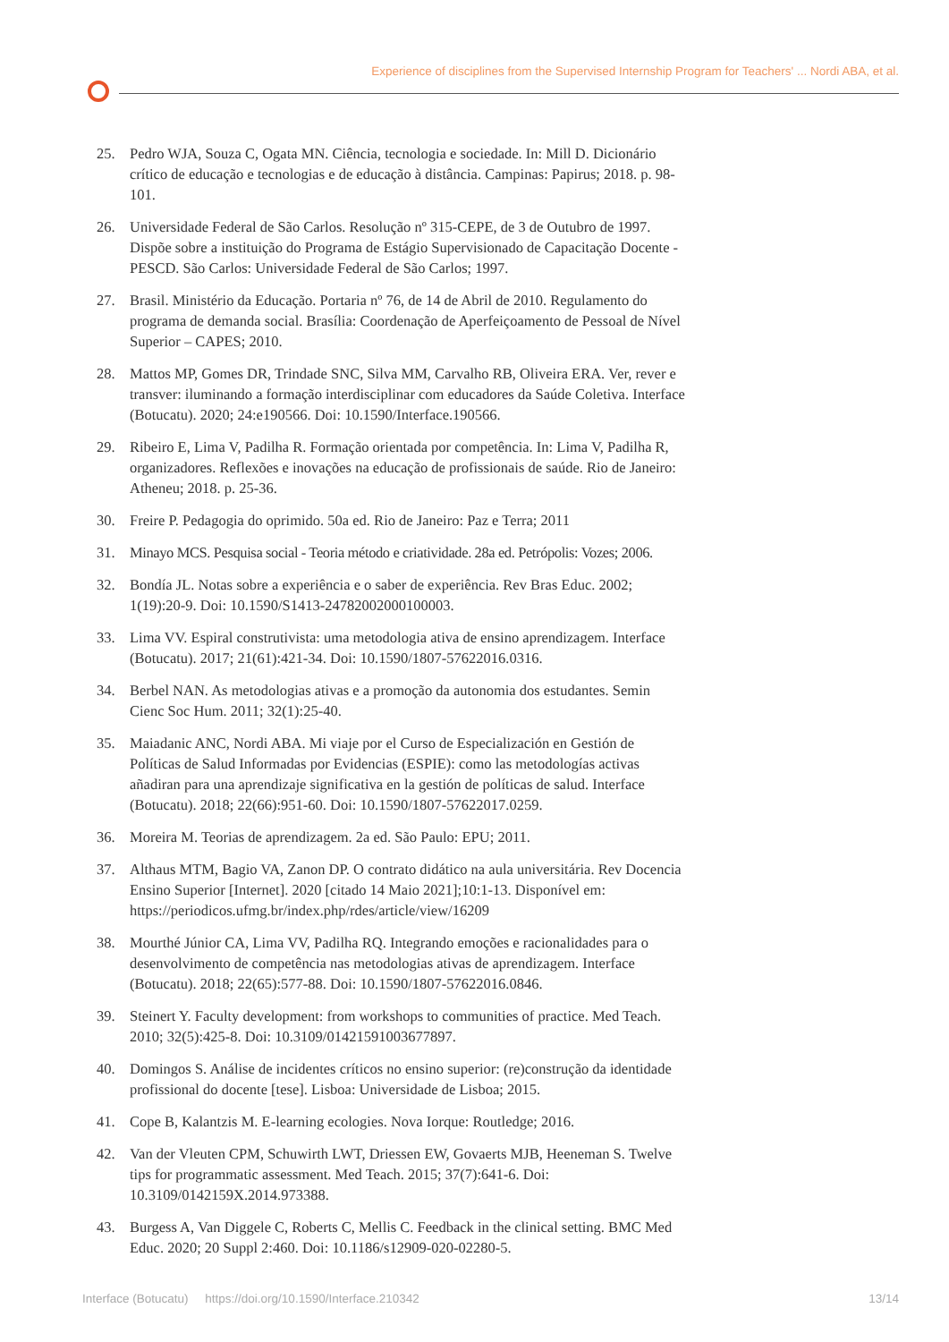Experience of disciplines from the Supervised Internship Program for Teachers' ... Nordi ABA, et al.
25. Pedro WJA, Souza C, Ogata MN. Ciência, tecnologia e sociedade. In: Mill D. Dicionário crítico de educação e tecnologias e de educação à distância. Campinas: Papirus; 2018. p. 98-101.
26. Universidade Federal de São Carlos. Resolução nº 315-CEPE, de 3 de Outubro de 1997. Dispõe sobre a instituição do Programa de Estágio Supervisionado de Capacitação Docente - PESCD. São Carlos: Universidade Federal de São Carlos; 1997.
27. Brasil. Ministério da Educação. Portaria nº 76, de 14 de Abril de 2010. Regulamento do programa de demanda social. Brasília: Coordenação de Aperfeiçoamento de Pessoal de Nível Superior – CAPES; 2010.
28. Mattos MP, Gomes DR, Trindade SNC, Silva MM, Carvalho RB, Oliveira ERA. Ver, rever e transver: iluminando a formação interdisciplinar com educadores da Saúde Coletiva. Interface (Botucatu). 2020; 24:e190566. Doi: 10.1590/Interface.190566.
29. Ribeiro E, Lima V, Padilha R. Formação orientada por competência. In: Lima V, Padilha R, organizadores. Reflexões e inovações na educação de profissionais de saúde. Rio de Janeiro: Atheneu; 2018. p. 25-36.
30. Freire P. Pedagogia do oprimido. 50a ed. Rio de Janeiro: Paz e Terra; 2011
31. Minayo MCS. Pesquisa social - Teoria método e criatividade. 28a ed. Petrópolis: Vozes; 2006.
32. Bondía JL. Notas sobre a experiência e o saber de experiência. Rev Bras Educ. 2002; 1(19):20-9. Doi: 10.1590/S1413-24782002000100003.
33. Lima VV. Espiral construtivista: uma metodologia ativa de ensino aprendizagem. Interface (Botucatu). 2017; 21(61):421-34. Doi: 10.1590/1807-57622016.0316.
34. Berbel NAN. As metodologias ativas e a promoção da autonomia dos estudantes. Semin Cienc Soc Hum. 2011; 32(1):25-40.
35. Maiadanic ANC, Nordi ABA. Mi viaje por el Curso de Especialización en Gestión de Políticas de Salud Informadas por Evidencias (ESPIE): como las metodologías activas añadiran para una aprendizaje significativa en la gestión de políticas de salud. Interface (Botucatu). 2018; 22(66):951-60. Doi: 10.1590/1807-57622017.0259.
36. Moreira M. Teorias de aprendizagem. 2a ed. São Paulo: EPU; 2011.
37. Althaus MTM, Bagio VA, Zanon DP. O contrato didático na aula universitária. Rev Docencia Ensino Superior [Internet]. 2020 [citado 14 Maio 2021];10:1-13. Disponível em: https://periodicos.ufmg.br/index.php/rdes/article/view/16209
38. Mourthé Júnior CA, Lima VV, Padilha RQ. Integrando emoções e racionalidades para o desenvolvimento de competência nas metodologias ativas de aprendizagem. Interface (Botucatu). 2018; 22(65):577-88. Doi: 10.1590/1807-57622016.0846.
39. Steinert Y. Faculty development: from workshops to communities of practice. Med Teach. 2010; 32(5):425-8. Doi: 10.3109/01421591003677897.
40. Domingos S. Análise de incidentes críticos no ensino superior: (re)construção da identidade profissional do docente [tese]. Lisboa: Universidade de Lisboa; 2015.
41. Cope B, Kalantzis M. E-learning ecologies. Nova Iorque: Routledge; 2016.
42. Van der Vleuten CPM, Schuwirth LWT, Driessen EW, Govaerts MJB, Heeneman S. Twelve tips for programmatic assessment. Med Teach. 2015; 37(7):641-6. Doi: 10.3109/0142159X.2014.973388.
43. Burgess A, Van Diggele C, Roberts C, Mellis C. Feedback in the clinical setting. BMC Med Educ. 2020; 20 Suppl 2:460. Doi: 10.1186/s12909-020-02280-5.
Interface (Botucatu) https://doi.org/10.1590/Interface.210342 13/14